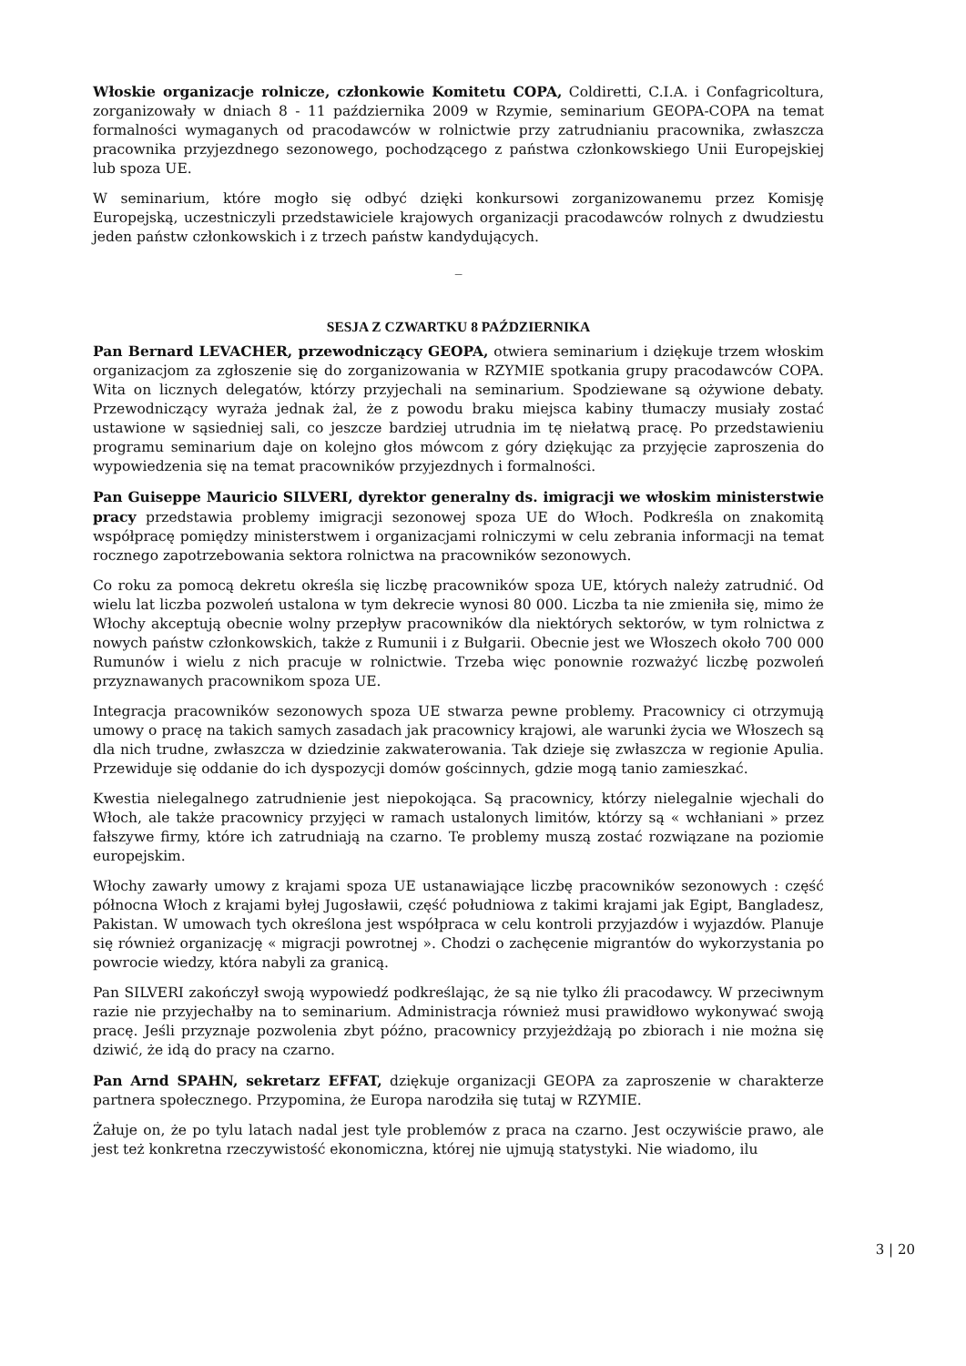Włoskie organizacje rolnicze, członkowie Komitetu COPA, Coldiretti, C.I.A. i Confagricoltura, zorganizowały w dniach 8 - 11 października 2009 w Rzymie, seminarium GEOPA-COPA na temat formalności wymaganych od pracodawców w rolnictwie przy zatrudnianiu pracownika, zwłaszcza pracownika przyjezdnego sezonowego, pochodzącego z państwa członkowskiego Unii Europejskiej lub spoza UE.
W seminarium, które mogło się odbyć dzięki konkursowi zorganizowanemu przez Komisję Europejską, uczestniczyli przedstawiciele krajowych organizacji pracodawców rolnych z dwudziestu jeden państw członkowskich i z trzech państw kandydujących.
_
SESJA Z CZWARTKU 8 PAŹDZIERNIKA
Pan Bernard LEVACHER, przewodniczący GEOPA, otwiera seminarium i dziękuje trzem włoskim organizacjom za zgłoszenie się do zorganizowania w RZYMIE spotkania grupy pracodawców COPA. Wita on licznych delegatów, którzy przyjechali na seminarium. Spodziewane są ożywione debaty. Przewodniczący wyraża jednak żal, że z powodu braku miejsca kabiny tłumaczy musiały zostać ustawione w sąsiedniej sali, co jeszcze bardziej utrudnia im tę niełatwą pracę. Po przedstawieniu programu seminarium daje on kolejno głos mówcom z góry dziękując za przyjęcie zaproszenia do wypowiedzenia się na temat pracowników przyjezdnych i formalności.
Pan Guiseppe Mauricio SILVERI, dyrektor generalny ds. imigracji we włoskim ministerstwie pracy przedstawia problemy imigracji sezonowej spoza UE do Włoch. Podkreśla on znakomitą współpracę pomiędzy ministerstwem i organizacjami rolniczymi w celu zebrania informacji na temat rocznego zapotrzebowania sektora rolnictwa na pracowników sezonowych.
Co roku za pomocą dekretu określa się liczbę pracowników spoza UE, których należy zatrudnić. Od wielu lat liczba pozwoleń ustalona w tym dekrecie wynosi 80 000. Liczba ta nie zmieniła się, mimo że Włochy akceptują obecnie wolny przepływ pracowników dla niektórych sektorów, w tym rolnictwa z nowych państw członkowskich, także z Rumunii i z Bułgarii. Obecnie jest we Włoszech około 700 000 Rumunów i wielu z nich pracuje w rolnictwie. Trzeba więc ponownie rozważyć liczbę pozwoleń przyznawanych pracownikom spoza UE.
Integracja pracowników sezonowych spoza UE stwarza pewne problemy. Pracownicy ci otrzymują umowy o pracę na takich samych zasadach jak pracownicy krajowi, ale warunki życia we Włoszech są dla nich trudne, zwłaszcza w dziedzinie zakwaterowania. Tak dzieje się zwłaszcza w regionie Apulia. Przewiduje się oddanie do ich dyspozycji domów gościnnych, gdzie mogą tanio zamieszkać.
Kwestia nielegalnego zatrudnienie jest niepokojąca. Są pracownicy, którzy nielegalnie wjechali do Włoch, ale także pracownicy przyjęci w ramach ustalonych limitów, którzy są « wchłaniani » przez fałszywe firmy, które ich zatrudniają na czarno. Te problemy muszą zostać rozwiązane na poziomie europejskim.
Włochy zawarły umowy z krajami spoza UE ustanawiające liczbę pracowników sezonowych : część północna Włoch z krajami byłej Jugosławii, część południowa z takimi krajami jak Egipt, Bangladesz, Pakistan. W umowach tych określona jest współpraca w celu kontroli przyjazdów i wyjazdów. Planuje się również organizację « migracji powrotnej ». Chodzi o zachęcenie migrantów do wykorzystania po powrocie wiedzy, która nabyli za granicą.
Pan SILVERI zakończył swoją wypowiedź podkreślając, że są nie tylko źli pracodawcy. W przeciwnym razie nie przyjechałby na to seminarium. Administracja również musi prawidłowo wykonywać swoją pracę. Jeśli przyznaje pozwolenia zbyt późno, pracownicy przyjeżdżają po zbiorach i nie można się dziwić, że idą do pracy na czarno.
Pan Arnd SPAHN, sekretarz EFFAT, dziękuje organizacji GEOPA za zaproszenie w charakterze partnera społecznego. Przypomina, że Europa narodziła się tutaj w RZYMIE.
Żałuje on, że po tylu latach nadal jest tyle problemów z praca na czarno. Jest oczywiście prawo, ale jest też konkretna rzeczywistość ekonomiczna, której nie ujmują statystyki. Nie wiadomo, ilu
3 | 20